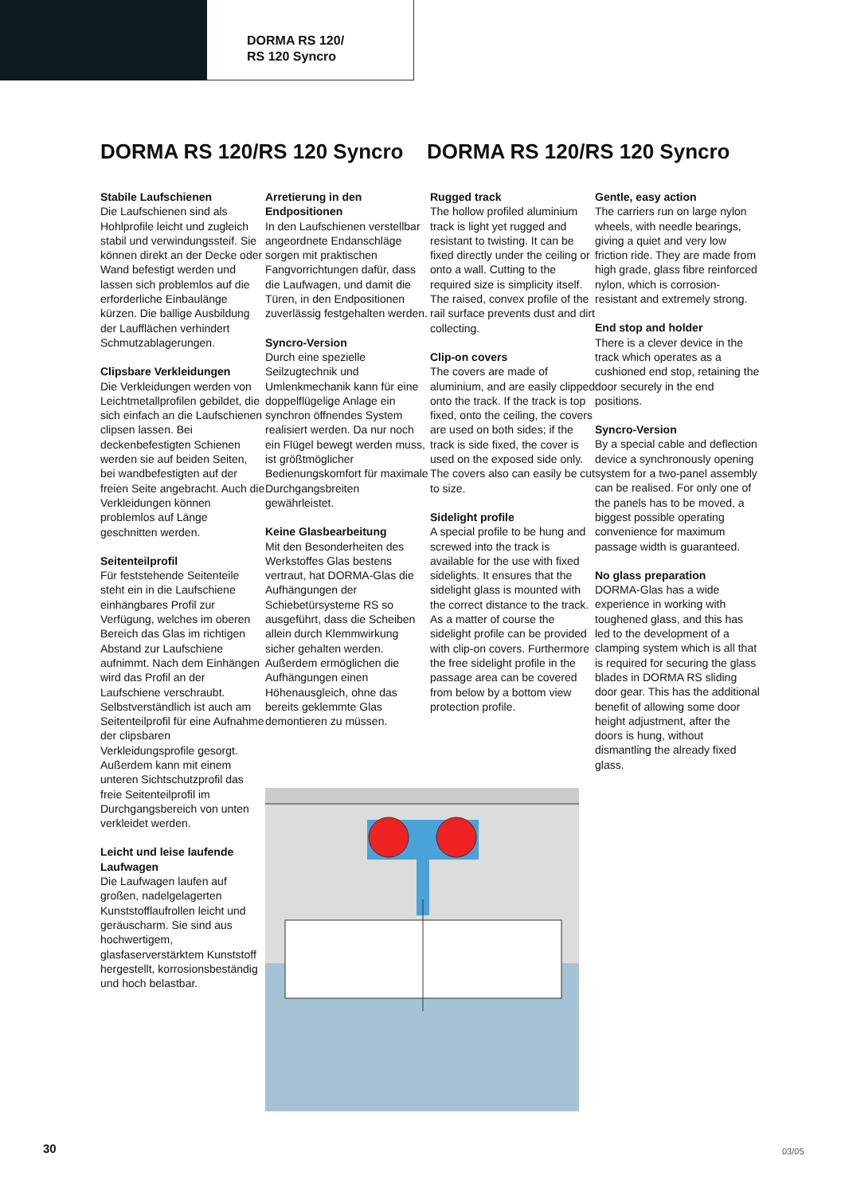DORMA RS 120/
RS 120 Syncro
DORMA RS 120/RS 120 Syncro DORMA RS 120/RS 120 Syncro
Stabile Laufschienen
Die Laufschienen sind als Hohlprofile leicht und zugleich stabil und verwindungssteif. Sie können direkt an der Decke oder Wand befestigt werden und lassen sich problemlos auf die erforderliche Einbaulänge kürzen. Die ballige Ausbildung der Laufflächen verhindert Schmutzablagerungen.
Clipsbare Verkleidungen
Die Verkleidungen werden von Leichtmetallprofilen gebildet, die sich einfach an die Laufschienen clipsen lassen. Bei deckenbefestigten Schienen werden sie auf beiden Seiten, bei wandbefestigten auf der freien Seite angebracht. Auch die Verkleidungen können problemlos auf Länge geschnitten werden.
Seitenteilprofil
Für feststehende Seitenteile steht ein in die Laufschiene einhängbares Profil zur Verfügung, welches im oberen Bereich das Glas im richtigen Abstand zur Laufschiene aufnimmt. Nach dem Einhängen wird das Profil an der Laufschiene verschraubt.
Selbstverständlich ist auch am Seitenteilprofil für eine Aufnahme der clipsbaren Verkleidungsprofile gesorgt. Außerdem kann mit einem unteren Sichtschutzprofil das freie Seitenteilprofil im Durchgangsbereich von unten verkleidet werden.
Leicht und leise laufende Laufwagen
Die Laufwagen laufen auf großen, nadelgelagerten Kunststofflaufrollen leicht und geräuscharm. Sie sind aus hochwertigem, glasfaserverstärktem Kunststoff hergestellt, korrosionsbeständig und hoch belastbar.
Arretierung in den Endpositionen
In den Laufschienen verstellbar angeordnete Endanschläge sorgen mit praktischen Fangvorrichtungen dafür, dass die Laufwagen, und damit die Türen, in den Endpositionen zuverlässig festgehalten werden.
Syncro-Version
Durch eine spezielle Seilzugtechnik und Umlenkmechanik kann für eine doppelflügelige Anlage ein synchron öffnendes System realisiert werden. Da nur noch ein Flügel bewegt werden muss, ist größtmöglicher Bedienungskomfort für maximale Durchgangsbreiten gewährleistet.
Keine Glasbearbeitung
Mit den Besonderheiten des Werkstoffes Glas bestens vertraut, hat DORMA-Glas die Aufhängungen der Schiebetürsysteme RS so ausgeführt, dass die Scheiben allein durch Klemmwirkung sicher gehalten werden. Außerdem ermöglichen die Aufhängungen einen Höhenausgleich, ohne das bereits geklemmte Glas demontieren zu müssen.
Rugged track
The hollow profiled aluminium track is light yet rugged and resistant to twisting. It can be fixed directly under the ceiling or onto a wall. Cutting to the required size is simplicity itself. The raised, convex profile of the rail surface prevents dust and dirt collecting.
Clip-on covers
The covers are made of aluminium, and are easily clipped onto the track. If the track is top fixed, onto the ceiling, the covers are used on both sides; if the track is side fixed, the cover is used on the exposed side only. The covers also can easily be cut to size.
Sidelight profile
A special profile to be hung and screwed into the track is available for the use with fixed sidelights. It ensures that the sidelight glass is mounted with the correct distance to the track. As a matter of course the sidelight profile can be provided with clip-on covers. Furthermore the free sidelight profile in the passage area can be covered from below by a bottom view protection profile.
Gentle, easy action
The carriers run on large nylon wheels, with needle bearings, giving a quiet and very low friction ride. They are made from high grade, glass fibre reinforced nylon, which is corrosion-resistant and extremely strong.
End stop and holder
There is a clever device in the track which operates as a cushioned end stop, retaining the door securely in the end positions.
Syncro-Version
By a special cable and deflection device a synchronously opening system for a two-panel assembly can be realised. For only one of the panels has to be moved, a biggest possible operating convenience for maximum passage width is guaranteed.
No glass preparation
DORMA-Glas has a wide experience in working with toughened glass, and this has led to the development of a clamping system which is all that is required for securing the glass blades in DORMA RS sliding door gear. This has the additional benefit of allowing some door height adjustment, after the doors is hung, without dismantling the already fixed glass.
30 03/05